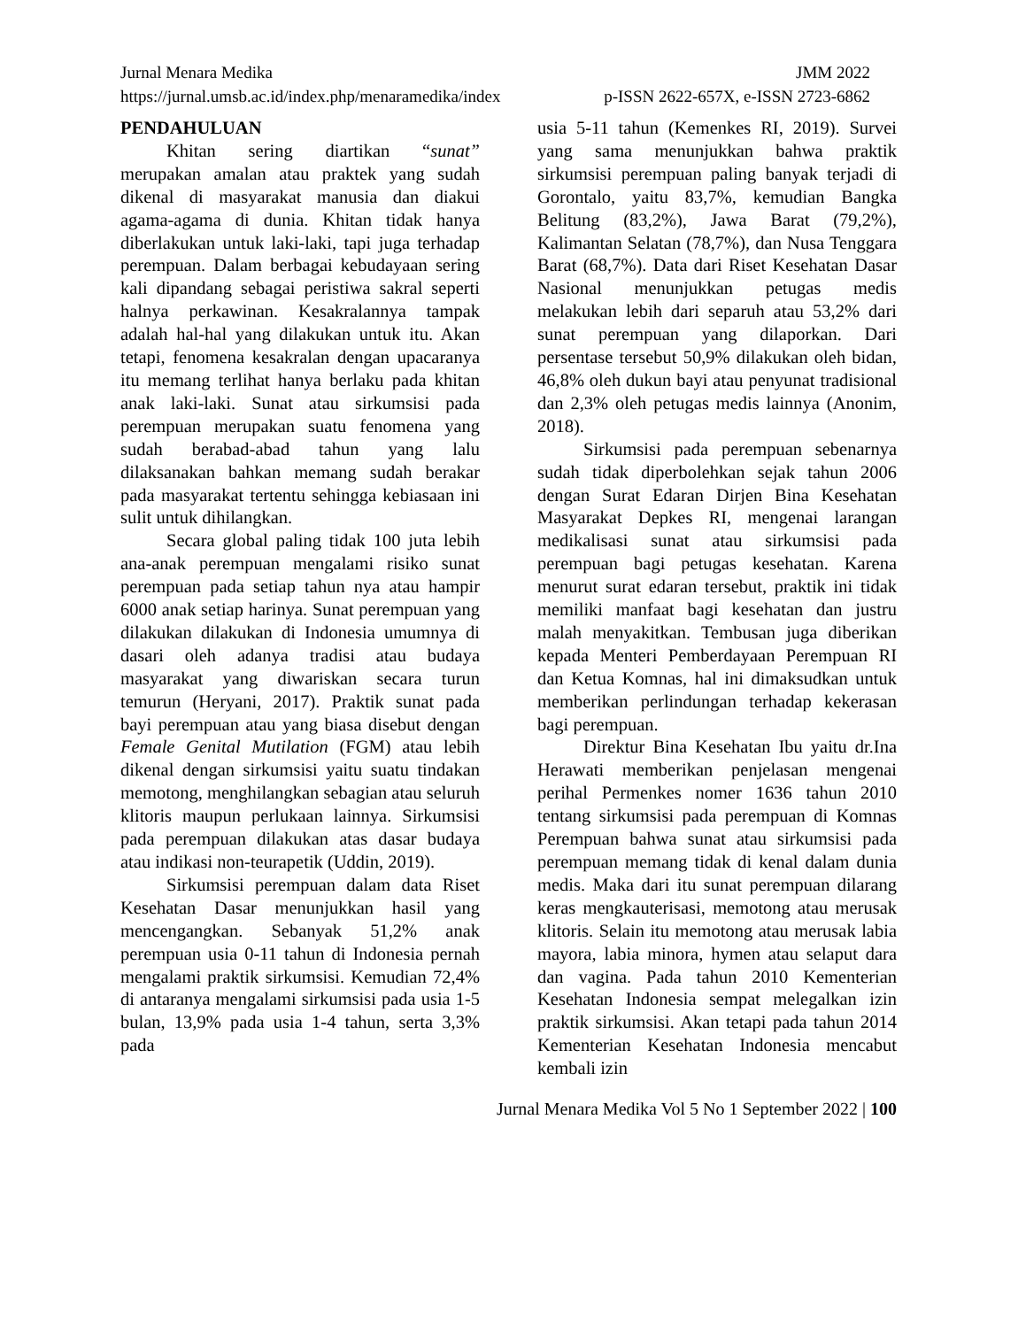Jurnal Menara Medika JMM 2022
https://jurnal.umsb.ac.id/index.php/menaramedika/index p-ISSN 2622-657X, e-ISSN 2723-6862
PENDAHULUAN
Khitan sering diartikan “sunat” merupakan amalan atau praktek yang sudah dikenal di masyarakat manusia dan diakui agama-agama di dunia. Khitan tidak hanya diberlakukan untuk laki-laki, tapi juga terhadap perempuan. Dalam berbagai kebudayaan sering kali dipandang sebagai peristiwa sakral seperti halnya perkawinan. Kesakralannya tampak adalah hal-hal yang dilakukan untuk itu. Akan tetapi, fenomena kesakralan dengan upacaranya itu memang terlihat hanya berlaku pada khitan anak laki-laki. Sunat atau sirkumsisi pada perempuan merupakan suatu fenomena yang sudah berabad-abad tahun yang lalu dilaksanakan bahkan memang sudah berakar pada masyarakat tertentu sehingga kebiasaan ini sulit untuk dihilangkan.
Secara global paling tidak 100 juta lebih ana-anak perempuan mengalami risiko sunat perempuan pada setiap tahun nya atau hampir 6000 anak setiap harinya. Sunat perempuan yang dilakukan dilakukan di Indonesia umumnya di dasari oleh adanya tradisi atau budaya masyarakat yang diwariskan secara turun temurun (Heryani, 2017). Praktik sunat pada bayi perempuan atau yang biasa disebut dengan Female Genital Mutilation (FGM) atau lebih dikenal dengan sirkumsisi yaitu suatu tindakan memotong, menghilangkan sebagian atau seluruh klitoris maupun perlukaan lainnya. Sirkumsisi pada perempuan dilakukan atas dasar budaya atau indikasi non-teurapetik (Uddin, 2019).
Sirkumsisi perempuan dalam data Riset Kesehatan Dasar menunjukkan hasil yang mencengangkan. Sebanyak 51,2% anak perempuan usia 0-11 tahun di Indonesia pernah mengalami praktik sirkumsisi. Kemudian 72,4% di antaranya mengalami sirkumsisi pada usia 1-5 bulan, 13,9% pada usia 1-4 tahun, serta 3,3% pada
usia 5-11 tahun (Kemenkes RI, 2019). Survei yang sama menunjukkan bahwa praktik sirkumsisi perempuan paling banyak terjadi di Gorontalo, yaitu 83,7%, kemudian Bangka Belitung (83,2%), Jawa Barat (79,2%), Kalimantan Selatan (78,7%), dan Nusa Tenggara Barat (68,7%). Data dari Riset Kesehatan Dasar Nasional menunjukkan petugas medis melakukan lebih dari separuh atau 53,2% dari sunat perempuan yang dilaporkan. Dari persentase tersebut 50,9% dilakukan oleh bidan, 46,8% oleh dukun bayi atau penyunat tradisional dan 2,3% oleh petugas medis lainnya (Anonim, 2018).
Sirkumsisi pada perempuan sebenarnya sudah tidak diperbolehkan sejak tahun 2006 dengan Surat Edaran Dirjen Bina Kesehatan Masyarakat Depkes RI, mengenai larangan medikalisasi sunat atau sirkumsisi pada perempuan bagi petugas kesehatan. Karena menurut surat edaran tersebut, praktik ini tidak memiliki manfaat bagi kesehatan dan justru malah menyakitkan. Tembusan juga diberikan kepada Menteri Pemberdayaan Perempuan RI dan Ketua Komnas, hal ini dimaksudkan untuk memberikan perlindungan terhadap kekerasan bagi perempuan.
Direktur Bina Kesehatan Ibu yaitu dr.Ina Herawati memberikan penjelasan mengenai perihal Permenkes nomer 1636 tahun 2010 tentang sirkumsisi pada perempuan di Komnas Perempuan bahwa sunat atau sirkumsisi pada perempuan memang tidak di kenal dalam dunia medis. Maka dari itu sunat perempuan dilarang keras mengkauterisasi, memotong atau merusak klitoris. Selain itu memotong atau merusak labia mayora, labia minora, hymen atau selaput dara dan vagina. Pada tahun 2010 Kementerian Kesehatan Indonesia sempat melegalkan izin praktik sirkumsisi. Akan tetapi pada tahun 2014 Kementerian Kesehatan Indonesia mencabut kembali izin
Jurnal Menara Medika Vol 5 No 1 September 2022 | 100